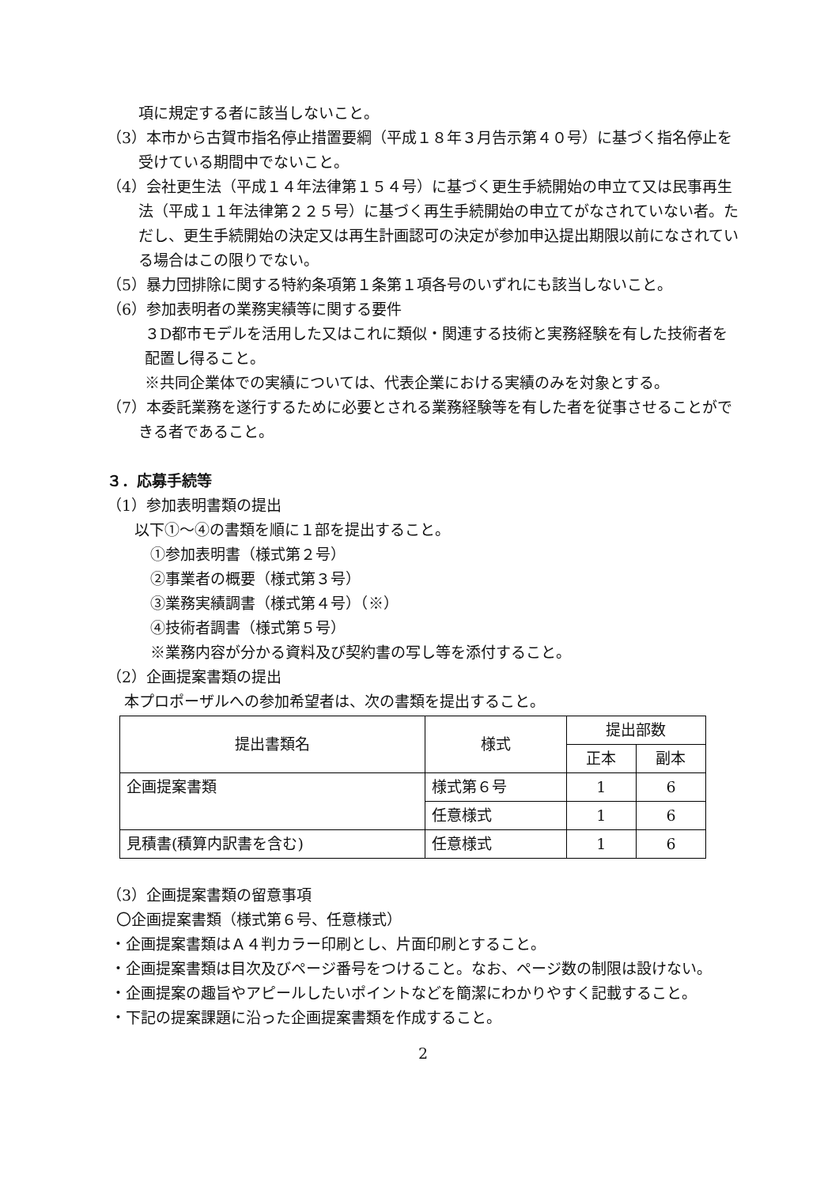項に規定する者に該当しないこと。
（3）本市から古賀市指名停止措置要綱（平成１８年３月告示第４０号）に基づく指名停止を受けている期間中でないこと。
（4）会社更生法（平成１４年法律第１５４号）に基づく更生手続開始の申立て又は民事再生法（平成１１年法律第２２５号）に基づく再生手続開始の申立てがなされていない者。ただし、更生手続開始の決定又は再生計画認可の決定が参加申込提出期限以前になされている場合はこの限りでない。
（5）暴力団排除に関する特約条項第１条第１項各号のいずれにも該当しないこと。
（6）参加表明者の業務実績等に関する要件
３D都市モデルを活用した又はこれに類似・関連する技術と実務経験を有した技術者を配置し得ること。
※共同企業体での実績については、代表企業における実績のみを対象とする。
（7）本委託業務を遂行するために必要とされる業務経験等を有した者を従事させることができる者であること。
３．応募手続等
（1）参加表明書類の提出
以下①～④の書類を順に１部を提出すること。
①参加表明書（様式第２号）
②事業者の概要（様式第３号）
③業務実績調書（様式第４号）（※）
④技術者調書（様式第５号）
※業務内容が分かる資料及び契約書の写し等を添付すること。
（2）企画提案書類の提出
本プロポーザルへの参加希望者は、次の書類を提出すること。
| 提出書類名 | 様式 | 提出部数 | |
| --- | --- | --- | --- |
| | | 正本 | 副本 |
| 企画提案書類 | 様式第６号 | 1 | 6 |
| | 任意様式 | 1 | 6 |
| 見積書(積算内訳書を含む) | 任意様式 | 1 | 6 |
（3）企画提案書類の留意事項
〇企画提案書類（様式第６号、任意様式）
・企画提案書類はＡ４判カラー印刷とし、片面印刷とすること。
・企画提案書類は目次及びページ番号をつけること。なお、ページ数の制限は設けない。
・企画提案の趣旨やアピールしたいポイントなどを簡潔にわかりやすく記載すること。
・下記の提案課題に沿った企画提案書類を作成すること。
2